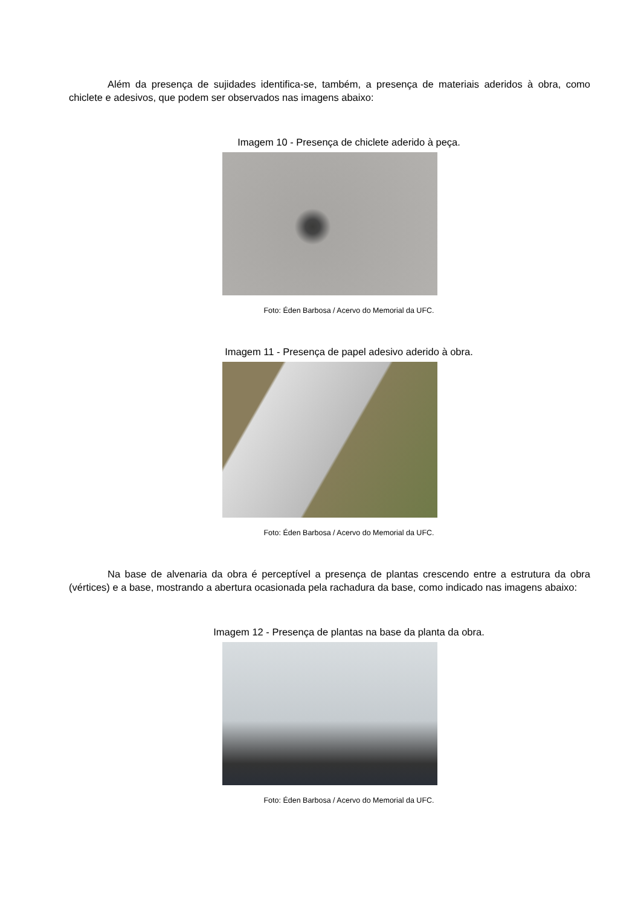Além da presença de sujidades identifica-se, também, a presença de materiais aderidos à obra, como chiclete e adesivos, que podem ser observados nas imagens abaixo:
Imagem 10 - Presença de chiclete aderido à peça.
Foto: Éden Barbosa / Acervo do Memorial da UFC.
Imagem 11 - Presença de papel adesivo aderido à obra.
Foto: Éden Barbosa / Acervo do Memorial da UFC.
Na base de alvenaria da obra é perceptível a presença de plantas crescendo entre a estrutura da obra (vértices) e a base, mostrando a abertura ocasionada pela rachadura da base, como indicado nas imagens abaixo:
Imagem 12 - Presença de plantas na base da planta da obra.
Foto: Éden Barbosa / Acervo do Memorial da UFC.